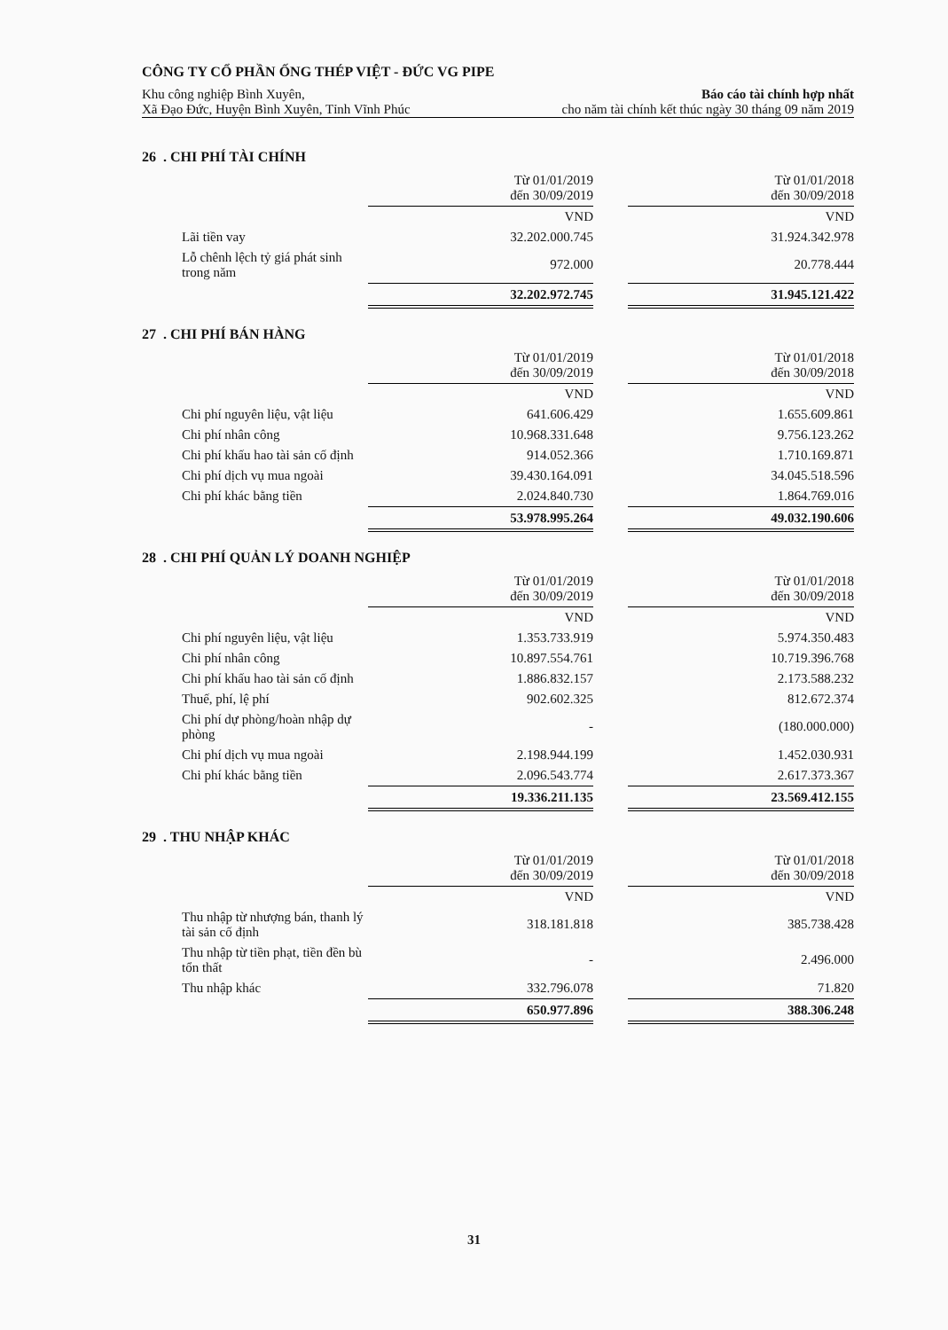CÔNG TY CỔ PHẦN ỐNG THÉP VIỆT - ĐỨC VG PIPE
Khu công nghiệp Bình Xuyên, Báo cáo tài chính hợp nhất
Xã Đạo Đức, Huyện Bình Xuyên, Tỉnh Vĩnh Phúc cho năm tài chính kết thúc ngày 30 tháng 09 năm 2019
26 . CHI PHÍ TÀI CHÍNH
| | Từ 01/01/2019 đến 30/09/2019 | | Từ 01/01/2018 đến 30/09/2018 |
| | VND | | VND |
| Lãi tiền vay | 32.202.000.745 | | 31.924.342.978 |
| Lỗ chênh lệch tỷ giá phát sinh trong năm | 972.000 | | 20.778.444 |
| | 32.202.972.745 | | 31.945.121.422 |
27 . CHI PHÍ BÁN HÀNG
| | Từ 01/01/2019 đến 30/09/2019 | | Từ 01/01/2018 đến 30/09/2018 |
| | VND | | VND |
| Chi phí nguyên liệu, vật liệu | 641.606.429 | | 1.655.609.861 |
| Chi phí nhân công | 10.968.331.648 | | 9.756.123.262 |
| Chi phí khấu hao tài sản cố định | 914.052.366 | | 1.710.169.871 |
| Chi phí dịch vụ mua ngoài | 39.430.164.091 | | 34.045.518.596 |
| Chi phí khác bằng tiền | 2.024.840.730 | | 1.864.769.016 |
| | 53.978.995.264 | | 49.032.190.606 |
28 . CHI PHÍ QUẢN LÝ DOANH NGHIỆP
| | Từ 01/01/2019 đến 30/09/2019 | | Từ 01/01/2018 đến 30/09/2018 |
| | VND | | VND |
| Chi phí nguyên liệu, vật liệu | 1.353.733.919 | | 5.974.350.483 |
| Chi phí nhân công | 10.897.554.761 | | 10.719.396.768 |
| Chi phí khấu hao tài sản cố định | 1.886.832.157 | | 2.173.588.232 |
| Thuế, phí, lệ phí | 902.602.325 | | 812.672.374 |
| Chi phí dự phòng/hoàn nhập dự phòng | - | | (180.000.000) |
| Chi phí dịch vụ mua ngoài | 2.198.944.199 | | 1.452.030.931 |
| Chi phí khác bằng tiền | 2.096.543.774 | | 2.617.373.367 |
| | 19.336.211.135 | | 23.569.412.155 |
29 . THU NHẬP KHÁC
| | Từ 01/01/2019 đến 30/09/2019 | | Từ 01/01/2018 đến 30/09/2018 |
| | VND | | VND |
| Thu nhập từ nhượng bán, thanh lý tài sản cố định | 318.181.818 | | 385.738.428 |
| Thu nhập từ tiền phạt, tiền đền bù tổn thất | - | | 2.496.000 |
| Thu nhập khác | 332.796.078 | | 71.820 |
| | 650.977.896 | | 388.306.248 |
31